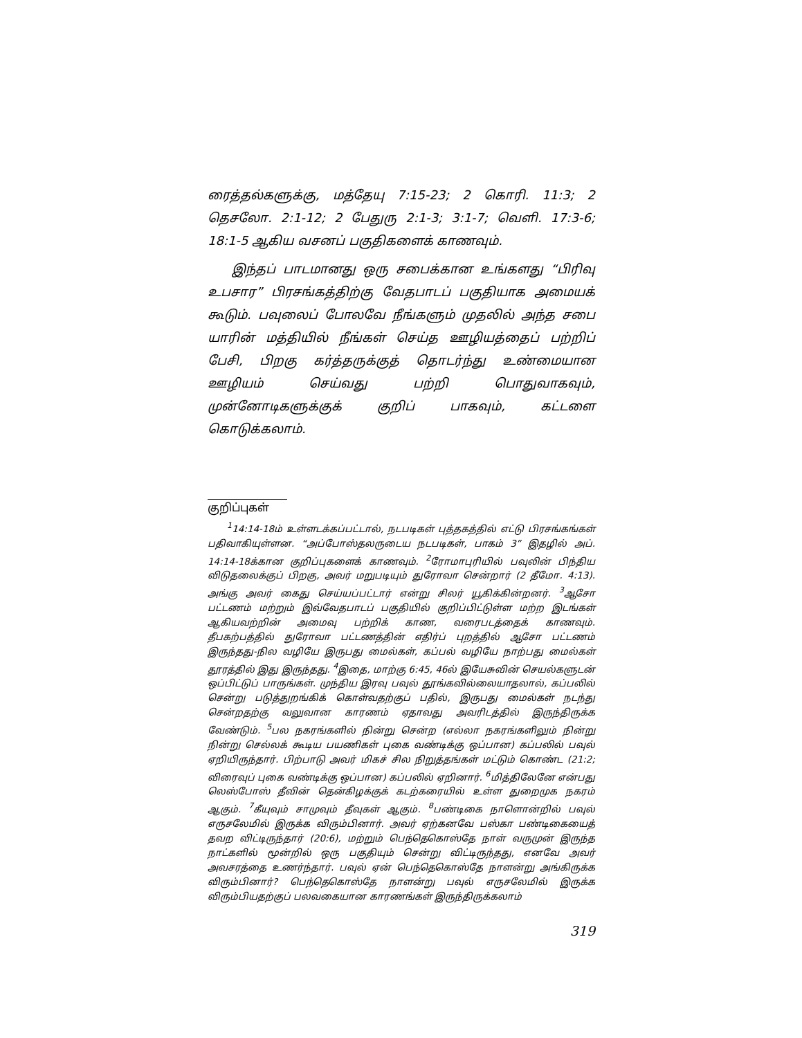ரைத்தல்களுக்கு, மத்தேயு 7:15-23; 2 கொரி. 11:3; 2 தெசலோ. 2:1-12; 2 பேதுரு 2:1-3; 3:1-7; வெளி. 17:3-6; 18:1-5 ஆகிய வசனப் பகுதிகளைக் காணவும்.
இந்தப் பாடமானது ஒரு சபைக்கான உங்களது “பிரிவு உபசார” பிரசங்கத்திற்கு வேதபாடப் பகுதியாக அமையக் கூடும். பவுலைப் போலவே நீங்களும் முதலில் அந்த சபை யாரின் மத்தியில் நீங்கள் செய்த ஊழியத்தைப் பற்றிப் பேசி, பிறகு கர்த்தருக்குத் தொடர்ந்து உண்மையான ஊழியம் செய்வது பற்றி பொதுவாகவும், முன்னோடிகளுக்குக் குறிப் பாகவும், கட்டளை கொடுக்கலாம்.
குறிப்புகள்
<sup>1</sup> 14:14-18ம் உள்ளடக்கப்பட்டால், நடபடிகள் புத்தகத்தில் எட்டு பிரசங்கங்கள் பதிவாகியுள்ளன. “அப்போஸ்தலருடைய நடபடிகள், பாகம் 3” இதழில் அப். 14:14-18க்கான குறிப்புகளைக் காணவும். <sup>2</sup>ரோமாபுரியில் பவுலின் பிந்திய விடுதலைக்குப் பிறகு, அவர் மறுபடியும் துரோவா சென்றார் (2 தீமோ. 4:13). அங்கு அவர் கைது செய்யப்பட்டார் என்று சிலர் யூகிக்கின்றனர். <sup>3</sup>ஆசோ பட்டணம் மற்றும் இவ்வேதபாடப் பகுதியில் குறிப்பிட்டுள்ள மற்ற இடங்கள் ஆகியவற்றின் அமைவு பற்றிக் காண, வரைபடத்தைக் காணவும். தீபகற்பத்தில் துரோவா பட்டணத்தின் எதிர்ப் புறத்தில் ஆசோ பட்டணம் இருந்தது-நில வழியே இருபது மைல்கள், கப்பல் வழியே நாற்பது மைல்கள் தூரத்தில் இது இருந்தது. <sup>4</sup>இதை, மாற்கு 6:45, 46ல் இயேசுவின் செயல்களுடன் ஒப்பிட்டுப் பாருங்கள். முந்திய இரவு பவுல் தூங்கவில்லையாதலால், கப்பலில் சென்று படுத்துறங்கிக் கொள்வதற்குப் பதில், இருபது மைல்கள் நடந்து சென்றதற்கு வலுவான காரணம் ஏதாவது அவரிடத்தில் இருந்திருக்க வேண்டும். <sup>5</sup>பல நகரங்களில் நின்று சென்ற (எல்லா நகரங்களிலும் நின்று நின்று செல்லக் கூடிய பயணிகள் புகை வண்டிக்கு ஒப்பான) கப்பலில் பவுல் ஏறியிருந்தார். பிற்பாடு அவர் மிகச் சில நிறுத்தங்கள் மட்டும் கொண்ட (21:2; விரைவுப் புகை வண்டிக்கு ஒப்பான) கப்பலில் ஏறினார். <sup>6</sup>மித்திலேனே என்பது லெஸ்போஸ் தீவின் தென்கிழக்குக் கடற்கரையில் உள்ள துறைமுக நகரம் ஆகும். <sup>7</sup>கீயுவும் சாமுவும் தீவுகள் ஆகும். <sup>8</sup>பண்டிகை நாளொன்றில் பவுல் எருசலேமில் இருக்க விரும்பினார். அவர் ஏற்கனவே பஸ்கா பண்டிகையைத் தவற விட்டிருந்தார் (20:6), மற்றும் பெந்தெகொஸ்தே நாள் வருமுன் இருந்த நாட்களில் மூன்றில் ஒரு பகுதியும் சென்று விட்டிருந்தது, எனவே அவர் அவசரத்தை உணர்ந்தார். பவுல் ஏன் பெந்தெகொஸ்தே நாளன்று அங்கிருக்க விரும்பினார்? பெந்தெகொஸ்தே நாளன்று பவுல் எருசலேமில் இருக்க விரும்பியதற்குப் பலவகையான காரணங்கள் இருந்திருக்கலாம்
319